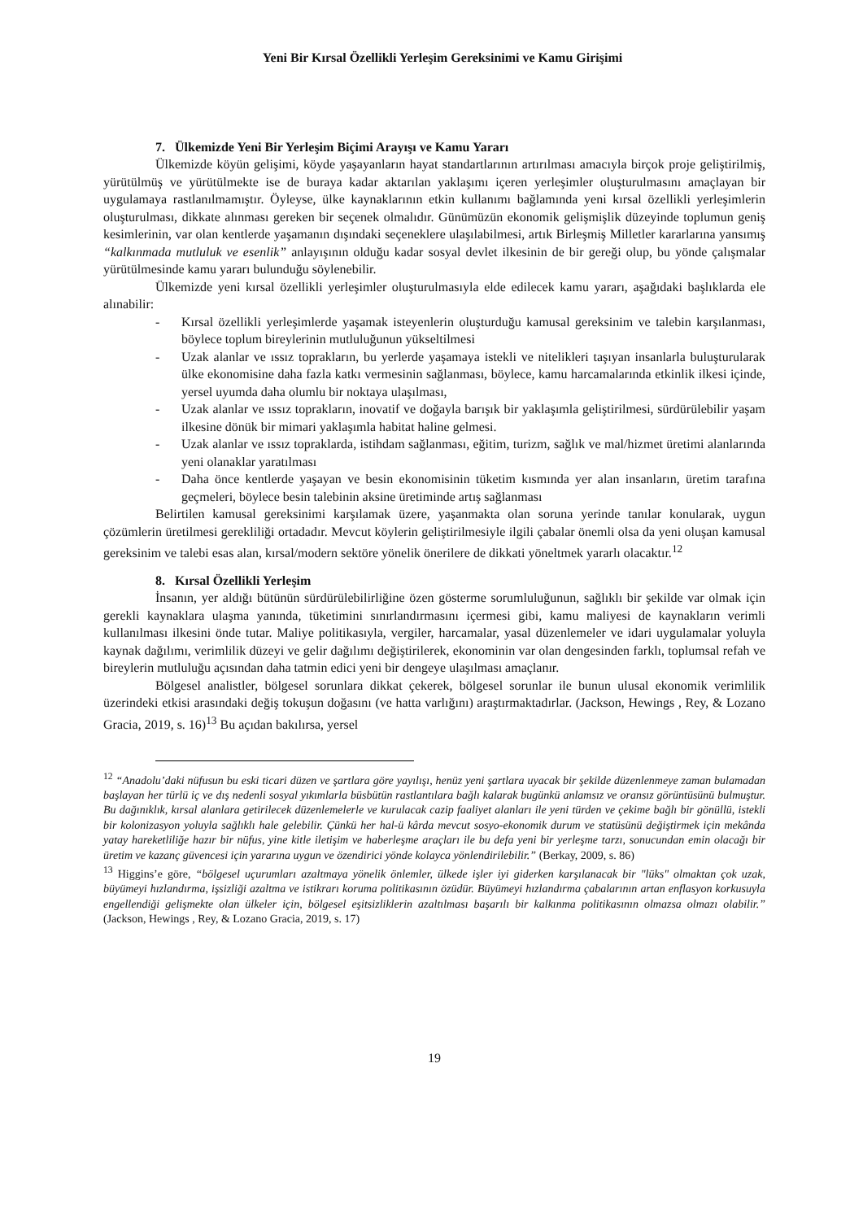Yeni Bir Kırsal Özellikli Yerleşim Gereksinimi ve Kamu Girişimi
7. Ülkemizde Yeni Bir Yerleşim Biçimi Arayışı ve Kamu Yararı
Ülkemizde köyün gelişimi, köyde yaşayanların hayat standartlarının artırılması amacıyla birçok proje geliştirilmiş, yürütülmüş ve yürütülmekte ise de buraya kadar aktarılan yaklaşımı içeren yerleşimler oluşturulmasını amaçlayan bir uygulamaya rastlanılmamıştır. Öyleyse, ülke kaynaklarının etkin kullanımı bağlamında yeni kırsal özellikli yerleşimlerin oluşturulması, dikkate alınması gereken bir seçenek olmalıdır. Günümüzün ekonomik gelişmişlik düzeyinde toplumun geniş kesimlerinin, var olan kentlerde yaşamanın dışındaki seçeneklere ulaşılabilmesi, artık Birleşmiş Milletler kararlarına yansımış “kalkınmada mutluluk ve esenlik” anlayışının olduğu kadar sosyal devlet ilkesinin de bir gereği olup, bu yönde çalışmalar yürütülmesinde kamu yararı bulunduğu söylenebilir.
Ülkemizde yeni kırsal özellikli yerleşimler oluşturulmasıyla elde edilecek kamu yararı, aşağıdaki başlıklarda ele alınabilir:
- Kırsal özellikli yerleşimlerde yaşamak isteyenlerin oluşturduğu kamusal gereksinim ve talebin karşılanması, böylece toplum bireylerinin mutluluğunun yükseltilmesi
- Uzak alanlar ve ıssız toprakların, bu yerlerde yaşamaya istekli ve nitelikleri taşıyan insanlarla buluşturularak ülke ekonomisine daha fazla katkı vermesinin sağlanması, böylece, kamu harcamalarında etkinlik ilkesi içinde, yersel uyumda daha olumlu bir noktaya ulaşılması,
- Uzak alanlar ve ıssız toprakların, inovatif ve doğayla barışık bir yaklaşımla geliştirilmesi, sürdürülebilir yaşam ilkesine dönük bir mimari yaklaşımla habitat haline gelmesi.
- Uzak alanlar ve ıssız topraklarda, istihdam sağlanması, eğitim, turizm, sağlık ve mal/hizmet üretimi alanlarında yeni olanaklar yaratılması
- Daha önce kentlerde yaşayan ve besin ekonomisinin tüketim kısmında yer alan insanların, üretim tarafına geçmeleri, böylece besin talebinin aksine üretiminde artış sağlanması
Belirtilen kamusal gereksinimi karşılamak üzere, yaşanmakta olan soruna yerinde tanılar konularak, uygun çözümlerin üretilmesi gerekliliği ortadadır. Mevcut köylerin geliştirilmesiyle ilgili çabalar önemli olsa da yeni oluşan kamusal gereksinim ve talebi esas alan, kırsal/modern sektöre yönelik önerilere de dikkati yöneltmek yararlı olacaktır.<sup>12</sup>
8. Kırsal Özellikli Yerleşim
İnsanın, yer aldığı bütünün sürdürülebilirliğine özen gösterme sorumluluğunun, sağlıklı bir şekilde var olmak için gerekli kaynaklara ulaşma yanında, tüketimini sınırlandırmasını içermesi gibi, kamu maliyesi de kaynakların verimli kullanılması ilkesini önde tutar. Maliye politikasıyla, vergiler, harcamalar, yasal düzenlemeler ve idari uygulamalar yoluyla kaynak dağılımı, verimlilik düzeyi ve gelir dağılımı değiştirilerek, ekonominin var olan dengesinden farklı, toplumsal refah ve bireylerin mutluluğu açısından daha tatmin edici yeni bir dengeye ulaşılması amaçlanır.
Bölgesel analistler, bölgesel sorunlara dikkat çekerek, bölgesel sorunlar ile bunun ulusal ekonomik verimlilik üzerindeki etkisi arasındaki değiş tokuşun doğasını (ve hatta varlığını) araştırmaktadırlar. (Jackson, Hewings , Rey, & Lozano Gracia, 2019, s. 16)<sup>13</sup> Bu açıdan bakılırsa, yersel
<sup>12</sup> “Anadolu’daki nüfusun bu eski ticari düzen ve şartlara göre yayılışı, henüz yeni şartlara uyacak bir şekilde düzenlenmeye zaman bulamadan başlayan her türlü iç ve dış nedenli sosyal yıkımlarla büsbütün rastlantılara bağlı kalarak bugünkü anlamsız ve oransız görüntüsünü bulmuştur. Bu dağınıklık, kırsal alanlara getirilecek düzenlemelerle ve kurulacak cazip faaliyet alanları ile yeni türden ve çekime bağlı bir gönüllü, istekli bir kolonizasyon yoluyla sağlıklı hale gelebilir. Çünkü her hal-ü kârda mevcut sosyo-ekonomik durum ve statüsünü değiştirmek için mekânda yatay hareketliliğe hazır bir nüfus, yine kitle iletişim ve haberleşme araçları ile bu defa yeni bir yerleşme tarzı, sonucundan emin olacağı bir üretim ve kazanç güvencesi için yararına uygun ve özendirici yönde kolayca yönlendirilebilir.” (Berkay, 2009, s. 86)
<sup>13</sup> Higgins’e göre, “bölgesel uçurumları azaltmaya yönelik önlemler, ülkede işler iyi giderken karşılanacak bir "lüks" olmaktan çok uzak, büyümeyi hızlandırma, işsizliği azaltma ve istikrarı koruma politikasının özüdür. Büyümeyi hızlandırma çabalarının artan enflasyon korkusuyla engellendiği gelişmekte olan ülkeler için, bölgesel eşitsizliklerin azaltılması başarılı bir kalkınma politikasının olmazsa olmazı olabilir.” (Jackson, Hewings , Rey, & Lozano Gracia, 2019, s. 17)
19